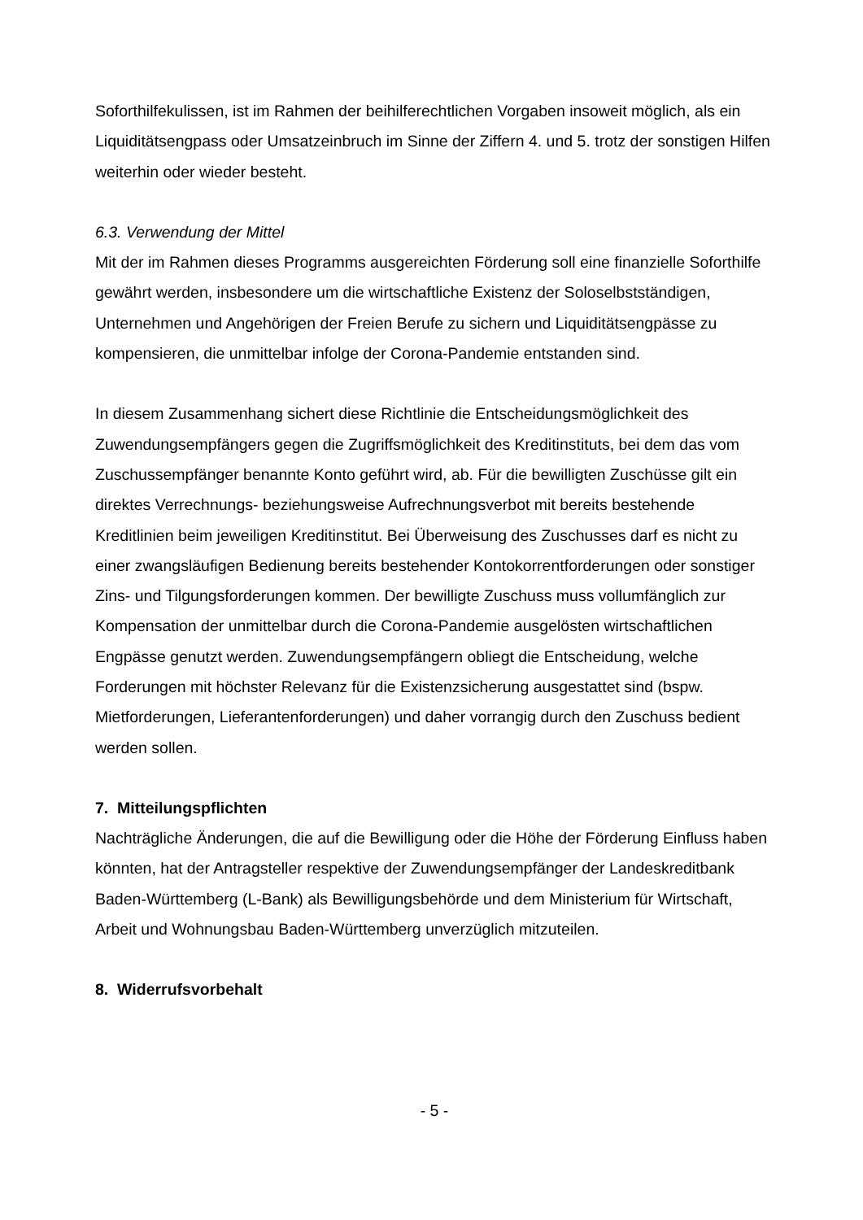Soforthilfekulissen, ist im Rahmen der beihilferechtlichen Vorgaben insoweit möglich, als ein Liquiditätsengpass oder Umsatzeinbruch im Sinne der Ziffern 4. und 5. trotz der sonstigen Hilfen weiterhin oder wieder besteht.
6.3. Verwendung der Mittel
Mit der im Rahmen dieses Programms ausgereichten Förderung soll eine finanzielle Soforthilfe gewährt werden, insbesondere um die wirtschaftliche Existenz der Soloselbstständigen, Unternehmen und Angehörigen der Freien Berufe zu sichern und Liquiditätsengpässe zu kompensieren, die unmittelbar infolge der Corona-Pandemie entstanden sind.
In diesem Zusammenhang sichert diese Richtlinie die Entscheidungsmöglichkeit des Zuwendungsempfängers gegen die Zugriffsmöglichkeit des Kreditinstituts, bei dem das vom Zuschussempfänger benannte Konto geführt wird, ab. Für die bewilligten Zuschüsse gilt ein direktes Verrechnungs- beziehungsweise Aufrechnungsverbot mit bereits bestehende Kreditlinien beim jeweiligen Kreditinstitut. Bei Überweisung des Zuschusses darf es nicht zu einer zwangsläufigen Bedienung bereits bestehender Kontokorrentforderungen oder sonstiger Zins- und Tilgungsforderungen kommen. Der bewilligte Zuschuss muss vollumfänglich zur Kompensation der unmittelbar durch die Corona-Pandemie ausgelösten wirtschaftlichen Engpässe genutzt werden. Zuwendungsempfängern obliegt die Entscheidung, welche Forderungen mit höchster Relevanz für die Existenzsicherung ausgestattet sind (bspw. Mietforderungen, Lieferantenforderungen) und daher vorrangig durch den Zuschuss bedient werden sollen.
7. Mitteilungspflichten
Nachträgliche Änderungen, die auf die Bewilligung oder die Höhe der Förderung Einfluss haben könnten, hat der Antragsteller respektive der Zuwendungsempfänger der Landeskreditbank Baden-Württemberg (L-Bank) als Bewilligungsbehörde und dem Ministerium für Wirtschaft, Arbeit und Wohnungsbau Baden-Württemberg unverzüglich mitzuteilen.
8. Widerrufsvorbehalt
- 5 -